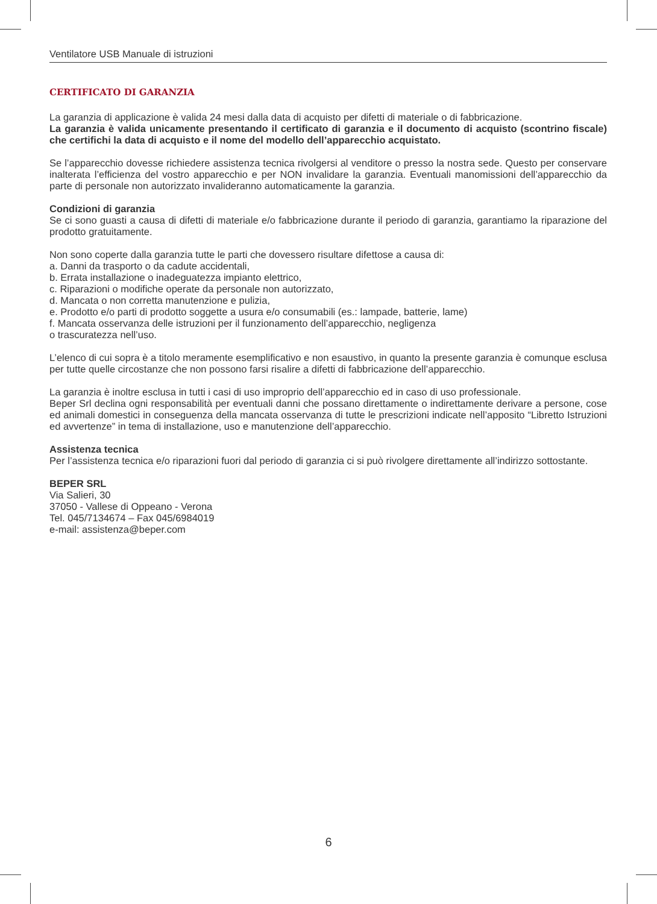Ventilatore USB Manuale di istruzioni
CERTIFICATO DI GARANZIA
La garanzia di applicazione è valida 24 mesi dalla data di acquisto per difetti di materiale o di fabbricazione.
La garanzia è valida unicamente presentando il certificato di garanzia e il documento di acquisto (scontrino fiscale) che certifichi la data di acquisto e il nome del modello dell’apparecchio acquistato.
Se l’apparecchio dovesse richiedere assistenza tecnica rivolgersi al venditore o presso la nostra sede. Questo per conservare inalterata l’efficienza del vostro apparecchio e per NON invalidare la garanzia. Eventuali manomissioni dell’apparecchio da parte di personale non autorizzato invalideranno automaticamente la garanzia.
Condizioni di garanzia
Se ci sono guasti a causa di difetti di materiale e/o fabbricazione durante il periodo di garanzia, garantiamo la riparazione del prodotto gratuitamente.
Non sono coperte dalla garanzia tutte le parti che dovessero risultare difettose a causa di:
a. Danni da trasporto o da cadute accidentali,
b. Errata installazione o inadeguatezza impianto elettrico,
c. Riparazioni o modifiche operate da personale non autorizzato,
d. Mancata o non corretta manutenzione e pulizia,
e. Prodotto e/o parti di prodotto soggette a usura e/o consumabili (es.: lampade, batterie, lame)
f. Mancata osservanza delle istruzioni per il funzionamento dell’apparecchio, negligenza
o trascuratezza nell’uso.
L’elenco di cui sopra è a titolo meramente esemplificativo e non esaustivo, in quanto la presente garanzia è comunque esclusa per tutte quelle circostanze che non possono farsi risalire a difetti di fabbricazione dell’apparecchio.
La garanzia è inoltre esclusa in tutti i casi di uso improprio dell’apparecchio ed in caso di uso professionale.
Beper Srl declina ogni responsabilità per eventuali danni che possano direttamente o indirettamente derivare a persone, cose ed animali domestici in conseguenza della mancata osservanza di tutte le prescrizioni indicate nell’apposito “Libretto Istruzioni ed avvertenze” in tema di installazione, uso e manutenzione dell’apparecchio.
Assistenza tecnica
Per l’assistenza tecnica e/o riparazioni fuori dal periodo di garanzia ci si può rivolgere direttamente all’indirizzo sottostante.
BEPER SRL
Via Salieri, 30
37050 - Vallese di Oppeano - Verona
Tel. 045/7134674 – Fax 045/6984019
e-mail: assistenza@beper.com
6